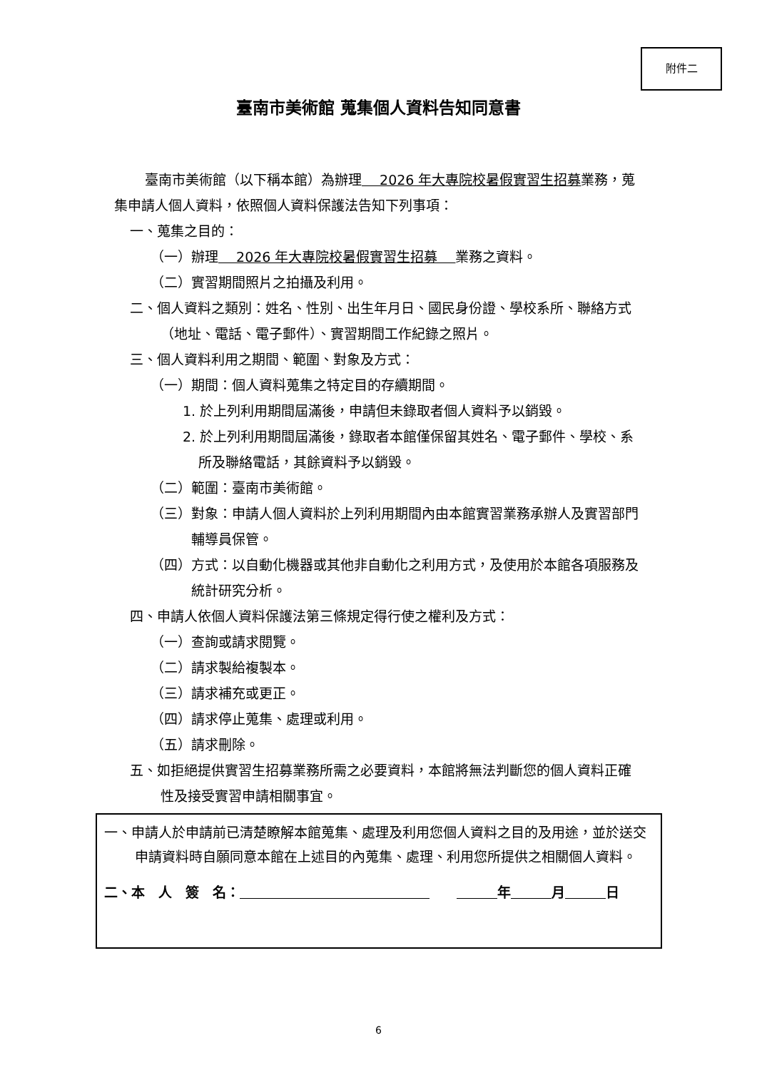附件二
臺南市美術館 蒐集個人資料告知同意書
臺南市美術館（以下稱本館）為辦理　 2026 年大專院校暑假實習生招募業務，蒐集申請人個人資料，依照個人資料保護法告知下列事項：
一、蒐集之目的：
（一）辦理　 2026 年大專院校暑假實習生招募　 業務之資料。
（二）實習期間照片之拍攝及利用。
二、個人資料之類別：姓名、性別、出生年月日、國民身份證、學校系所、聯絡方式（地址、電話、電子郵件）、實習期間工作紀錄之照片。
三、個人資料利用之期間、範圍、對象及方式：
（一）期間：個人資料蒐集之特定目的存續期間。
1. 於上列利用期間屆滿後，申請但未錄取者個人資料予以銷毀。
2. 於上列利用期間屆滿後，錄取者本館僅保留其姓名、電子郵件、學校、系所及聯絡電話，其餘資料予以銷毀。
（二）範圍：臺南市美術館。
（三）對象：申請人個人資料於上列利用期間內由本館實習業務承辦人及實習部門輔導員保管。
（四）方式：以自動化機器或其他非自動化之利用方式，及使用於本館各項服務及統計研究分析。
四、申請人依個人資料保護法第三條規定得行使之權利及方式：
（一）查詢或請求閱覽。
（二）請求製給複製本。
（三）請求補充或更正。
（四）請求停止蒐集、處理或利用。
（五）請求刪除。
五、如拒絕提供實習生招募業務所需之必要資料，本館將無法判斷您的個人資料正確性及接受實習申請相關事宜。
一、申請人於申請前已清楚瞭解本館蒐集、處理及利用您個人資料之目的及用途，並於送交申請資料時自願同意本館在上述目的內蒐集、處理、利用您所提供之相關個人資料。
二、本　人　簽　名：　　　　　　　　　　　　　　　　　　　 年　　　 月　　　 日
6